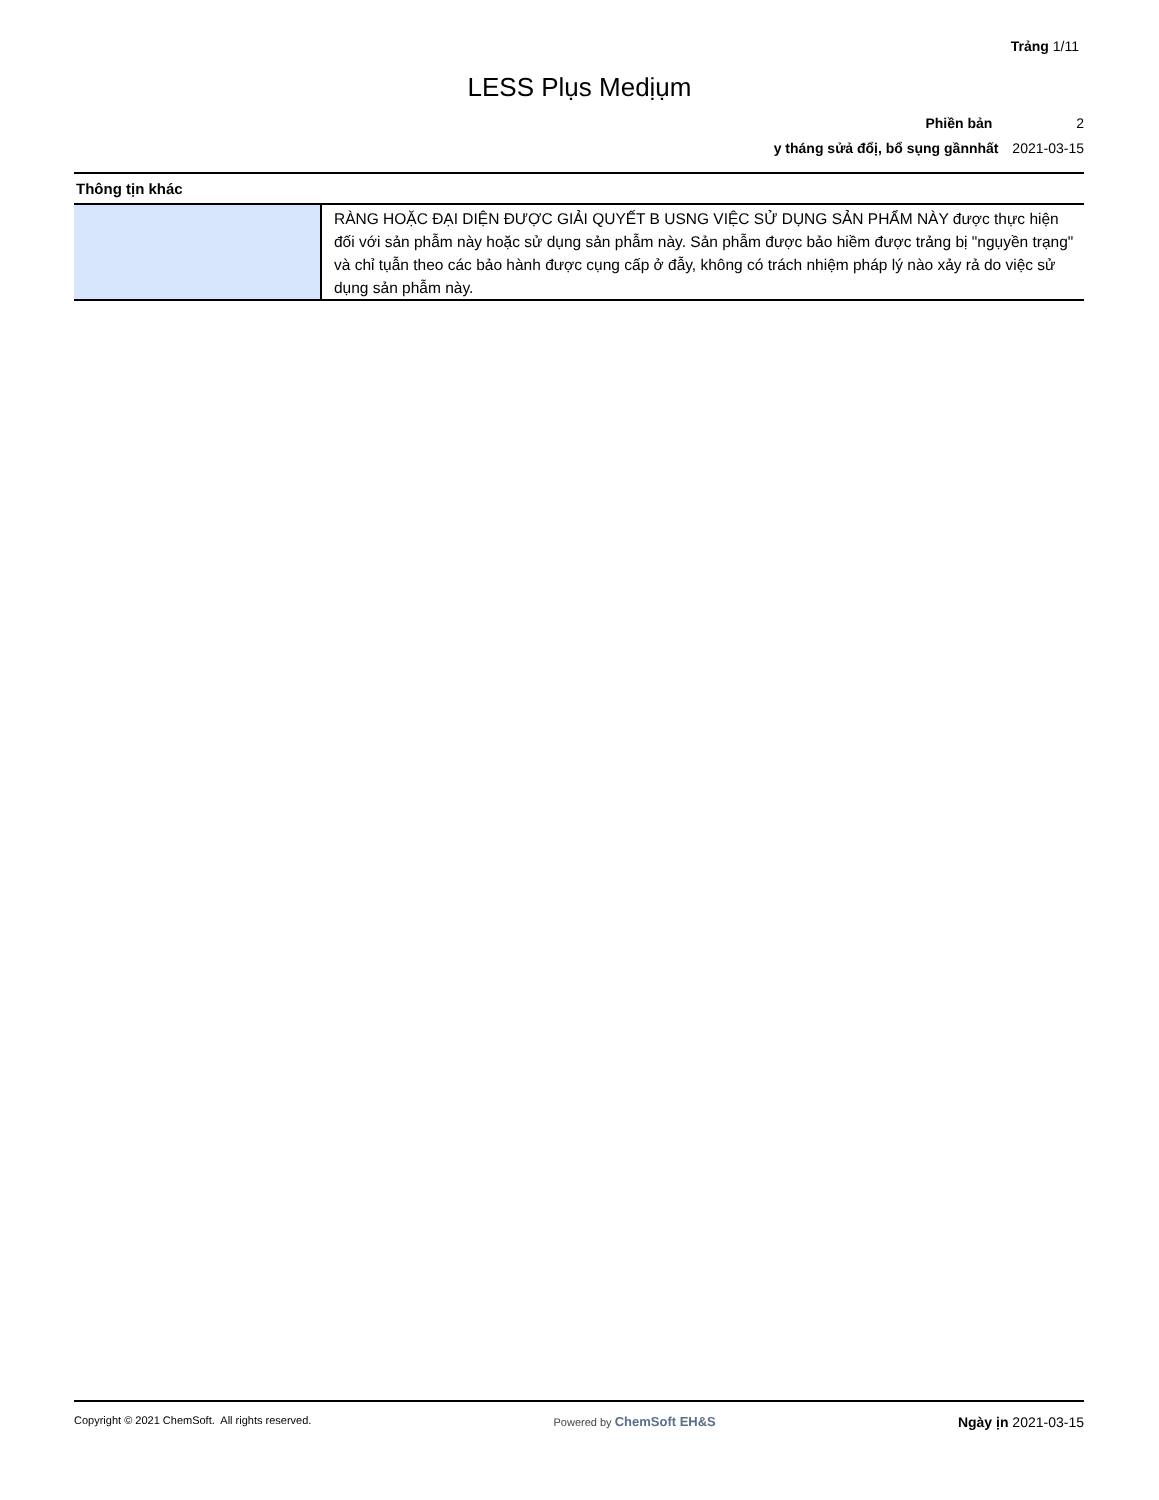Trảng 1/11
LESS Plụs Medịụm
Phiền bản 2
y tháng sửả đổị, bổ sụng gầnnhất 2021-03-15
Thông tịn khác
| | RÀNG HOẶC ĐẠI DIỆN ĐƯỢC GIẢI QUYẾT B USNG VIỆC SỬ DỤNG SẢN PHẨM NÀY được thực hiện đối với sản phẫm này hoặc sử dụng sản phẫm này. Sản phẫm được bảo hiềm được trảng bị "ngụyền trạng" và chỉ tụẫn theo các bảo hành được cụng cấp ở đẫy, không có trách nhiệm pháp lý nào xảy rả do việc sử dụng sản phẫm này. |
Copyright © 2021 ChemSoft. All rights reserved.
Powered by ChemSoft EH&S Ngày ịn 2021-03-15